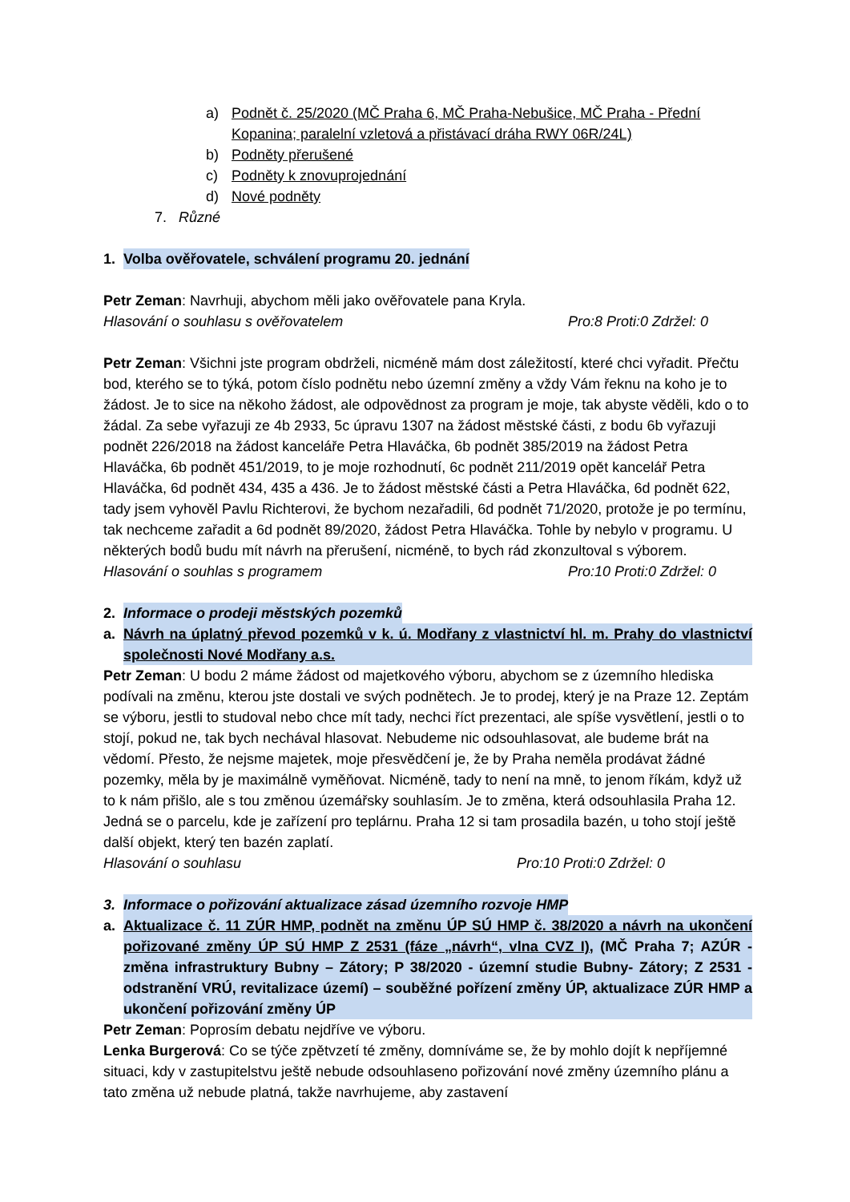a) Podnět č. 25/2020 (MČ Praha 6, MČ Praha-Nebušice, MČ Praha - Přední Kopanina; paralelní vzletová a přistávací dráha RWY 06R/24L)
b) Podněty přerušené
c) Podněty k znovuprojednání
d) Nové podněty
7. Různé
1. Volba ověřovatele, schválení programu 20. jednání
Petr Zeman: Navrhuji, abychom měli jako ověřovatele pana Kryla.
Hlasování o souhlasu s ověřovatelem Pro:8 Proti:0 Zdržel: 0
Petr Zeman: Všichni jste program obdrželi, nicméně mám dost záležitostí, které chci vyřadit. Přečtu bod, kterého se to týká, potom číslo podnětu nebo územní změny a vždy Vám řeknu na koho je to žádost. Je to sice na někoho žádost, ale odpovědnost za program je moje, tak abyste věděli, kdo o to žádal. Za sebe vyřazuji ze 4b 2933, 5c úpravu 1307 na žádost městské části, z bodu 6b vyřazuji podnět 226/2018 na žádost kanceláře Petra Hlaváčka, 6b podnět 385/2019 na žádost Petra Hlaváčka, 6b podnět 451/2019, to je moje rozhodnutí, 6c podnět 211/2019 opět kancelář Petra Hlaváčka, 6d podnět 434, 435 a 436. Je to žádost městské části a Petra Hlaváčka, 6d podnět 622, tady jsem vyhověl Pavlu Richterovi, že bychom nezařadili, 6d podnět 71/2020, protože je po termínu, tak nechceme zařadit a 6d podnět 89/2020, žádost Petra Hlaváčka. Tohle by nebylo v programu. U některých bodů budu mít návrh na přerušení, nicméně, to bych rád zkonzultoval s výborem.
Hlasování o souhlas s programem Pro:10 Proti:0 Zdržel: 0
2. Informace o prodeji městských pozemků
a. Návrh na úplatný převod pozemků v k. ú. Modřany z vlastnictví hl. m. Prahy do vlastnictví společnosti Nové Modřany a.s.
Petr Zeman: U bodu 2 máme žádost od majetkového výboru, abychom se z územního hlediska podívali na změnu, kterou jste dostali ve svých podnětech. Je to prodej, který je na Praze 12. Zeptám se výboru, jestli to studoval nebo chce mít tady, nechci říct prezentaci, ale spíše vysvětlení, jestli o to stojí, pokud ne, tak bych nechával hlasovat. Nebudeme nic odsouhlasovat, ale budeme brát na vědomí. Přesto, že nejsme majetek, moje přesvědčení je, že by Praha neměla prodávat žádné pozemky, měla by je maximálně vyměňovat. Nicméně, tady to není na mně, to jenom říkám, když už to k nám přišlo, ale s tou změnou územářsky souhlasím. Je to změna, která odsouhlasila Praha 12. Jedná se o parcelu, kde je zařízení pro teplárnu. Praha 12 si tam prosadila bazén, u toho stojí ještě další objekt, který ten bazén zaplatí.
Hlasování o souhlasu Pro:10 Proti:0 Zdržel: 0
3. Informace o pořizování aktualizace zásad územního rozvoje HMP
a. Aktualizace č. 11 ZÚR HMP, podnět na změnu ÚP SÚ HMP č. 38/2020 a návrh na ukončení pořizované změny ÚP SÚ HMP Z 2531 (fáze „návrh“, vlna CVZ I), (MČ Praha 7; AZÚR - změna infrastruktury Bubny – Zátory; P 38/2020 - územní studie Bubny- Zátory; Z 2531 - odstranění VRÚ, revitalizace území) – souběžné pořízení změny ÚP, aktualizace ZÚR HMP a ukončení pořizování změny ÚP
Petr Zeman: Poprosím debatu nejdříve ve výboru.
Lenka Burgerová: Co se týče zpětvzetí té změny, domníváme se, že by mohlo dojít k nepříjemné situaci, kdy v zastupitelstvu ještě nebude odsouhlaseno pořizování nové změny územního plánu a tato změna už nebude platná, takže navrhujeme, aby zastavení